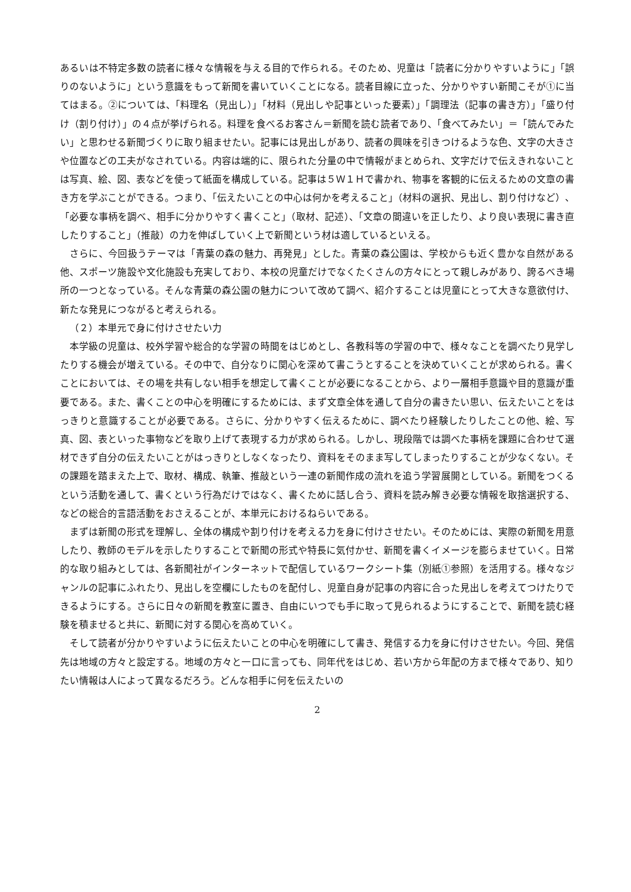あるいは不特定多数の読者に様々な情報を与える目的で作られる。そのため、児童は「読者に分かりやすいように」「誤りのないように」という意識をもって新聞を書いていくことになる。読者目線に立った、分かりやすい新聞こそが①に当てはまる。②については、「料理名（見出し）」「材料（見出しや記事といった要素）」「調理法（記事の書き方）」「盛り付け（割り付け）」の４点が挙げられる。料理を食べるお客さん＝新聞を読む読者であり、「食べてみたい」＝「読んでみたい」と思わせる新聞づくりに取り組ませたい。記事には見出しがあり、読者の興味を引きつけるような色、文字の大きさや位置などの工夫がなされている。内容は端的に、限られた分量の中で情報がまとめられ、文字だけで伝えきれないことは写真、絵、図、表などを使って紙面を構成している。記事は５Ｗ１Ｈで書かれ、物事を客観的に伝えるための文章の書き方を学ぶことができる。つまり、「伝えたいことの中心は何かを考えること」（材料の選択、見出し、割り付けなど）、「必要な事柄を調べ、相手に分かりやすく書くこと」（取材、記述）、「文章の間違いを正したり、より良い表現に書き直したりすること」（推敲）の力を伸ばしていく上で新聞という材は適しているといえる。
さらに、今回扱うテーマは「青葉の森の魅力、再発見」とした。青葉の森公園は、学校からも近く豊かな自然がある他、スポーツ施設や文化施設も充実しており、本校の児童だけでなくたくさんの方々にとって親しみがあり、誇るべき場所の一つとなっている。そんな青葉の森公園の魅力について改めて調べ、紹介することは児童にとって大きな意欲付け、新たな発見につながると考えられる。
（２）本単元で身に付けさせたい力
本学級の児童は、校外学習や総合的な学習の時間をはじめとし、各教科等の学習の中で、様々なことを調べたり見学したりする機会が増えている。その中で、自分なりに関心を深めて書こうとすることを決めていくことが求められる。書くことにおいては、その場を共有しない相手を想定して書くことが必要になることから、より一層相手意識や目的意識が重要である。また、書くことの中心を明確にするためには、まず文章全体を通して自分の書きたい思い、伝えたいことをはっきりと意識することが必要である。さらに、分かりやすく伝えるために、調べたり経験したりしたことの他、絵、写真、図、表といった事物などを取り上げて表現する力が求められる。しかし、現段階では調べた事柄を課題に合わせて選材できず自分の伝えたいことがはっきりとしなくなったり、資料をそのまま写してしまったりすることが少なくない。その課題を踏まえた上で、取材、構成、執筆、推敲という一連の新聞作成の流れを追う学習展開としている。新聞をつくるという活動を通して、書くという行為だけではなく、書くために話し合う、資料を読み解き必要な情報を取捨選択する、などの総合的言語活動をおさえることが、本単元におけるねらいである。
まずは新聞の形式を理解し、全体の構成や割り付けを考える力を身に付けさせたい。そのためには、実際の新聞を用意したり、教師のモデルを示したりすることで新聞の形式や特長に気付かせ、新聞を書くイメージを膨らませていく。日常的な取り組みとしては、各新聞社がインターネットで配信しているワークシート集（別紙①参照）を活用する。様々なジャンルの記事にふれたり、見出しを空欄にしたものを配付し、児童自身が記事の内容に合った見出しを考えてつけたりできるようにする。さらに日々の新聞を教室に置き、自由にいつでも手に取って見られるようにすることで、新聞を読む経験を積ませると共に、新聞に対する関心を高めていく。
そして読者が分かりやすいように伝えたいことの中心を明確にして書き、発信する力を身に付けさせたい。今回、発信先は地域の方々と設定する。地域の方々と一口に言っても、同年代をはじめ、若い方から年配の方まで様々であり、知りたい情報は人によって異なるだろう。どんな相手に何を伝えたいの
2